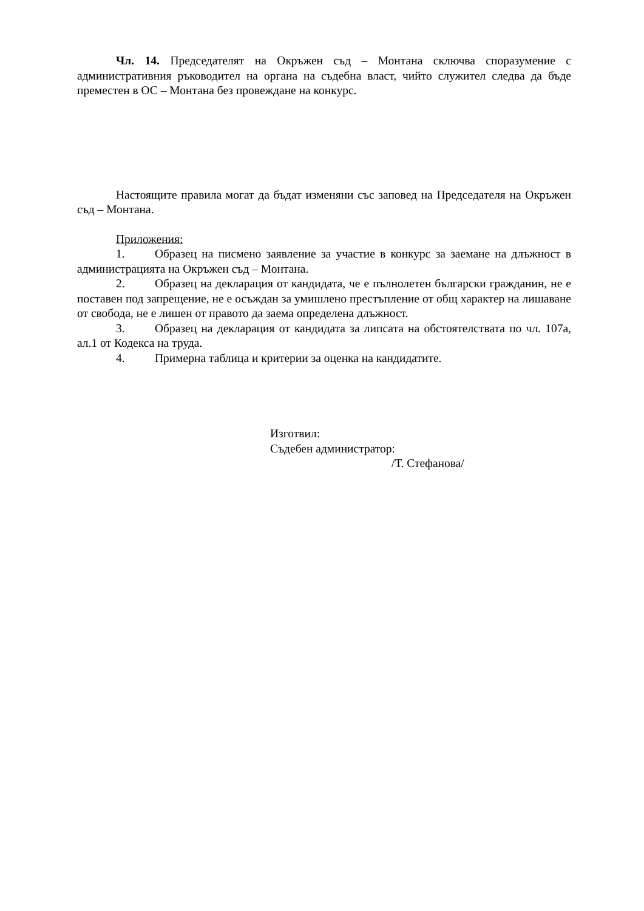Чл. 14. Председателят на Окръжен съд – Монтана сключва споразумение с административния ръководител на органа на съдебна власт, чийто служител следва да бъде преместен в ОС – Монтана без провеждане на конкурс.
Настоящите правила могат да бъдат изменяни със заповед на Председателя на Окръжен съд – Монтана.
Приложения:
1. Образец на писмено заявление за участие в конкурс за заемане на длъжност в администрацията на Окръжен съд – Монтана.
2. Образец на декларация от кандидата, че е пълнолетен български гражданин, не е поставен под запрещение, не е осъждан за умишлено престъпление от общ характер на лишаване от свобода, не е лишен от правото да заема определена длъжност.
3. Образец на декларация от кандидата за липсата на обстоятелствата по чл. 107а, ал.1 от Кодекса на труда.
4. Примерна таблица и критерии за оценка на кандидатите.
Изготвил:
Съдебен администратор:
/Т. Стефанова/